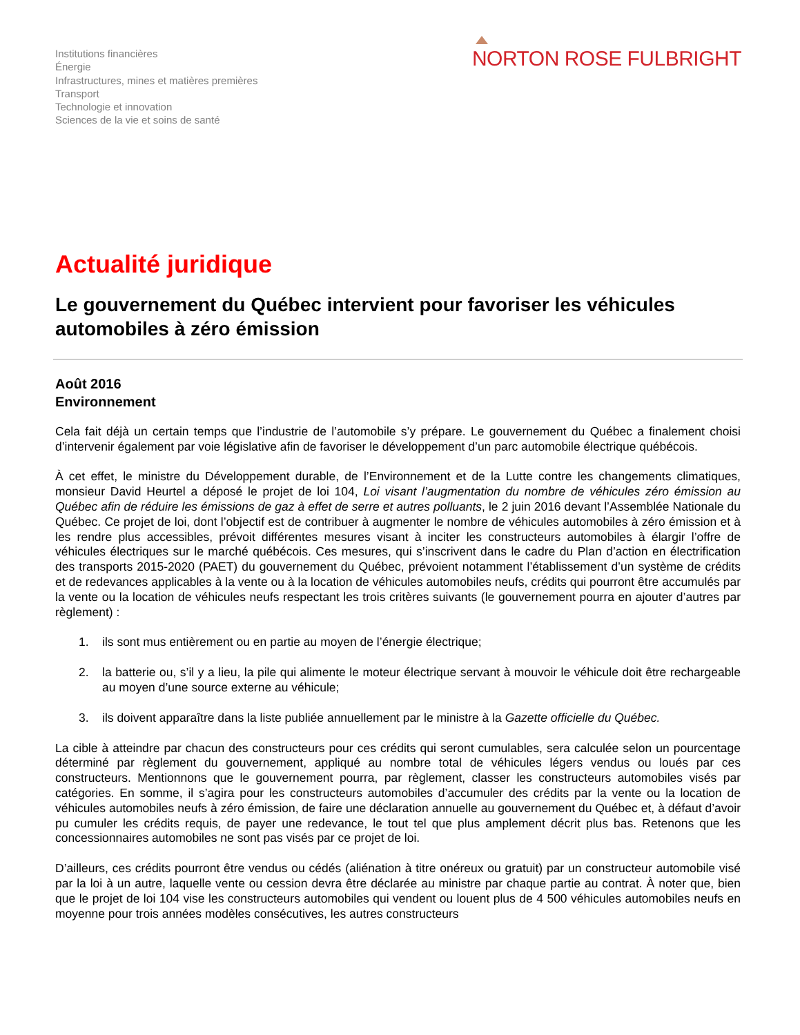Institutions financières
Énergie
Infrastructures, mines et matières premières
Transport
Technologie et innovation
Sciences de la vie et soins de santé
NORTON ROSE FULBRIGHT
Actualité juridique
Le gouvernement du Québec intervient pour favoriser les véhicules automobiles à zéro émission
Août 2016
Environnement
Cela fait déjà un certain temps que l’industrie de l’automobile s’y prépare. Le gouvernement du Québec a finalement choisi d’intervenir également par voie législative afin de favoriser le développement d’un parc automobile électrique québécois.
À cet effet, le ministre du Développement durable, de l’Environnement et de la Lutte contre les changements climatiques, monsieur David Heurtel a déposé le projet de loi 104, Loi visant l’augmentation du nombre de véhicules zéro émission au Québec afin de réduire les émissions de gaz à effet de serre et autres polluants, le 2 juin 2016 devant l’Assemblée Nationale du Québec. Ce projet de loi, dont l’objectif est de contribuer à augmenter le nombre de véhicules automobiles à zéro émission et à les rendre plus accessibles, prévoit différentes mesures visant à inciter les constructeurs automobiles à élargir l’offre de véhicules électriques sur le marché québécois. Ces mesures, qui s’inscrivent dans le cadre du Plan d’action en électrification des transports 2015-2020 (PAET) du gouvernement du Québec, prévoient notamment l’établissement d’un système de crédits et de redevances applicables à la vente ou à la location de véhicules automobiles neufs, crédits qui pourront être accumulés par la vente ou la location de véhicules neufs respectant les trois critères suivants (le gouvernement pourra en ajouter d’autres par règlement) :
1. ils sont mus entièrement ou en partie au moyen de l’énergie électrique;
2. la batterie ou, s’il y a lieu, la pile qui alimente le moteur électrique servant à mouvoir le véhicule doit être rechargeable au moyen d’une source externe au véhicule;
3. ils doivent apparaître dans la liste publiée annuellement par le ministre à la Gazette officielle du Québec.
La cible à atteindre par chacun des constructeurs pour ces crédits qui seront cumulables, sera calculée selon un pourcentage déterminé par règlement du gouvernement, appliqué au nombre total de véhicules légers vendus ou loués par ces constructeurs. Mentionnons que le gouvernement pourra, par règlement, classer les constructeurs automobiles visés par catégories. En somme, il s’agira pour les constructeurs automobiles d’accumuler des crédits par la vente ou la location de véhicules automobiles neufs à zéro émission, de faire une déclaration annuelle au gouvernement du Québec et, à défaut d’avoir pu cumuler les crédits requis, de payer une redevance, le tout tel que plus amplement décrit plus bas. Retenons que les concessionnaires automobiles ne sont pas visés par ce projet de loi.
D’ailleurs, ces crédits pourront être vendus ou cédés (aliénation à titre onéreux ou gratuit) par un constructeur automobile visé par la loi à un autre, laquelle vente ou cession devra être déclarée au ministre par chaque partie au contrat. À noter que, bien que le projet de loi 104 vise les constructeurs automobiles qui vendent ou louent plus de 4 500 véhicules automobiles neufs en moyenne pour trois années modèles consécutives, les autres constructeurs